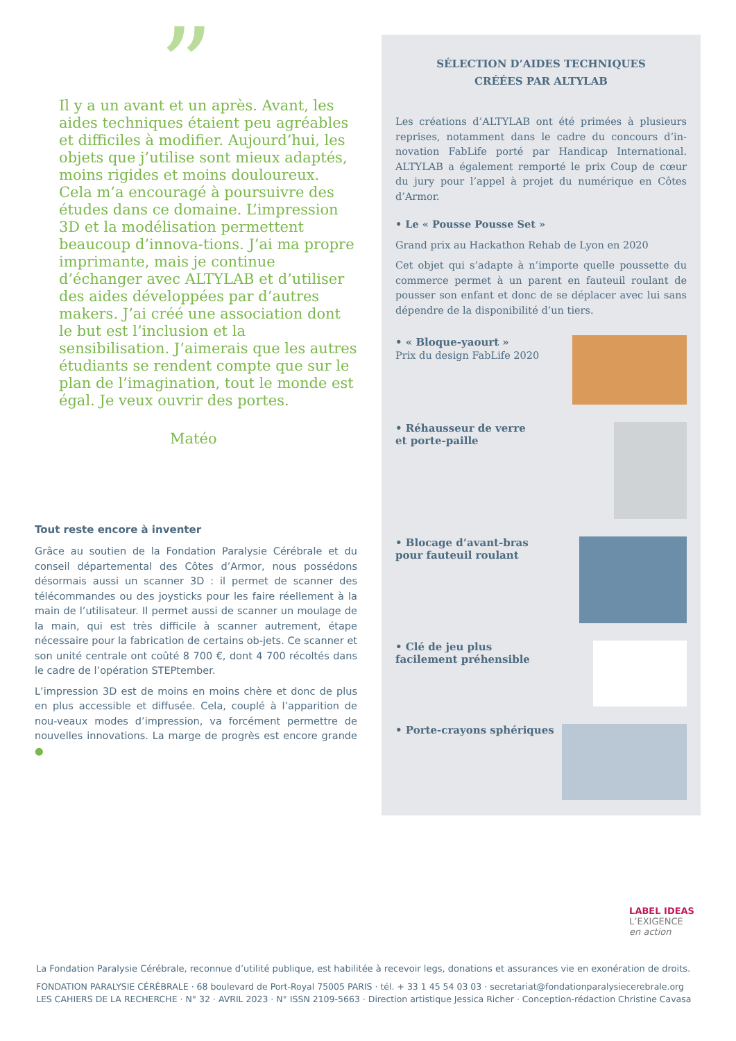”
Il y a un avant et un après. Avant, les aides techniques étaient peu agréables et difficiles à modifier. Aujourd’hui, les objets que j’utilise sont mieux adaptés, moins rigides et moins douloureux.
Cela m’a encouragé à poursuivre des études dans ce domaine. L’impression 3D et la modélisation permettent beaucoup d’innova-tions. J’ai ma propre imprimante, mais je continue d’échanger avec ALTYLAB et d’utiliser des aides développées par d’autres makers. J’ai créé une association dont le but est l’inclusion et la sensibilisation. J’aimerais que les autres étudiants se rendent compte que sur le plan de l’imagination, tout le monde est égal. Je veux ouvrir des portes.
Matéo
Tout reste encore à inventer
Grâce au soutien de la Fondation Paralysie Cérébrale et du conseil départemental des Côtes d’Armor, nous possédons désormais aussi un scanner 3D : il permet de scanner des télécommandes ou des joysticks pour les faire réellement à la main de l’utilisateur. Il permet aussi de scanner un moulage de la main, qui est très difficile à scanner autrement, étape nécessaire pour la fabrication de certains ob-jets. Ce scanner et son unité centrale ont coûté 8 700 €, dont 4 700 récoltés dans le cadre de l’opération STEPtember.
L’impression 3D est de moins en moins chère et donc de plus en plus accessible et diffusée. Cela, couplé à l’apparition de nou-veaux modes d’impression, va forcément permettre de nouvelles innovations. La marge de progrès est encore grande ●
SÉLECTION D’AIDES TECHNIQUES
CRÉÉES PAR ALTYLAB
Les créations d’ALTYLAB ont été primées à plusieurs reprises, notamment dans le cadre du concours d’in-novation FabLife porté par Handicap International. ALTYLAB a également remporté le prix Coup de cœur du jury pour l’appel à projet du numérique en Côtes d’Armor.
• Le « Pousse Pousse Set »
Grand prix au Hackathon Rehab de Lyon en 2020
Cet objet qui s’adapte à n’importe quelle poussette du commerce permet à un parent en fauteuil roulant de pousser son enfant et donc de se déplacer avec lui sans dépendre de la disponibilité d’un tiers.
• « Bloque-yaourt »
Prix du design FabLife 2020
• Réhausseur de verre
et porte-paille
• Blocage d’avant-bras
pour fauteuil roulant
• Clé de jeu plus
facilement préhensible
• Porte-crayons sphériques
LABEL IDEAS
L’EXIGENCE
en action
La Fondation Paralysie Cérébrale, reconnue d’utilité publique, est habilitée à recevoir legs, donations et assurances vie en exonération de droits.
FONDATION PARALYSIE CÉRÉBRALE · 68 boulevard de Port-Royal 75005 PARIS · tél. + 33 1 45 54 03 03 · secretariat@fondationparalysiecerebrale.org
LES CAHIERS DE LA RECHERCHE · N° 32 · AVRIL 2023 · N° ISSN 2109-5663 · Direction artistique Jessica Richer · Conception-rédaction Christine Cavasa